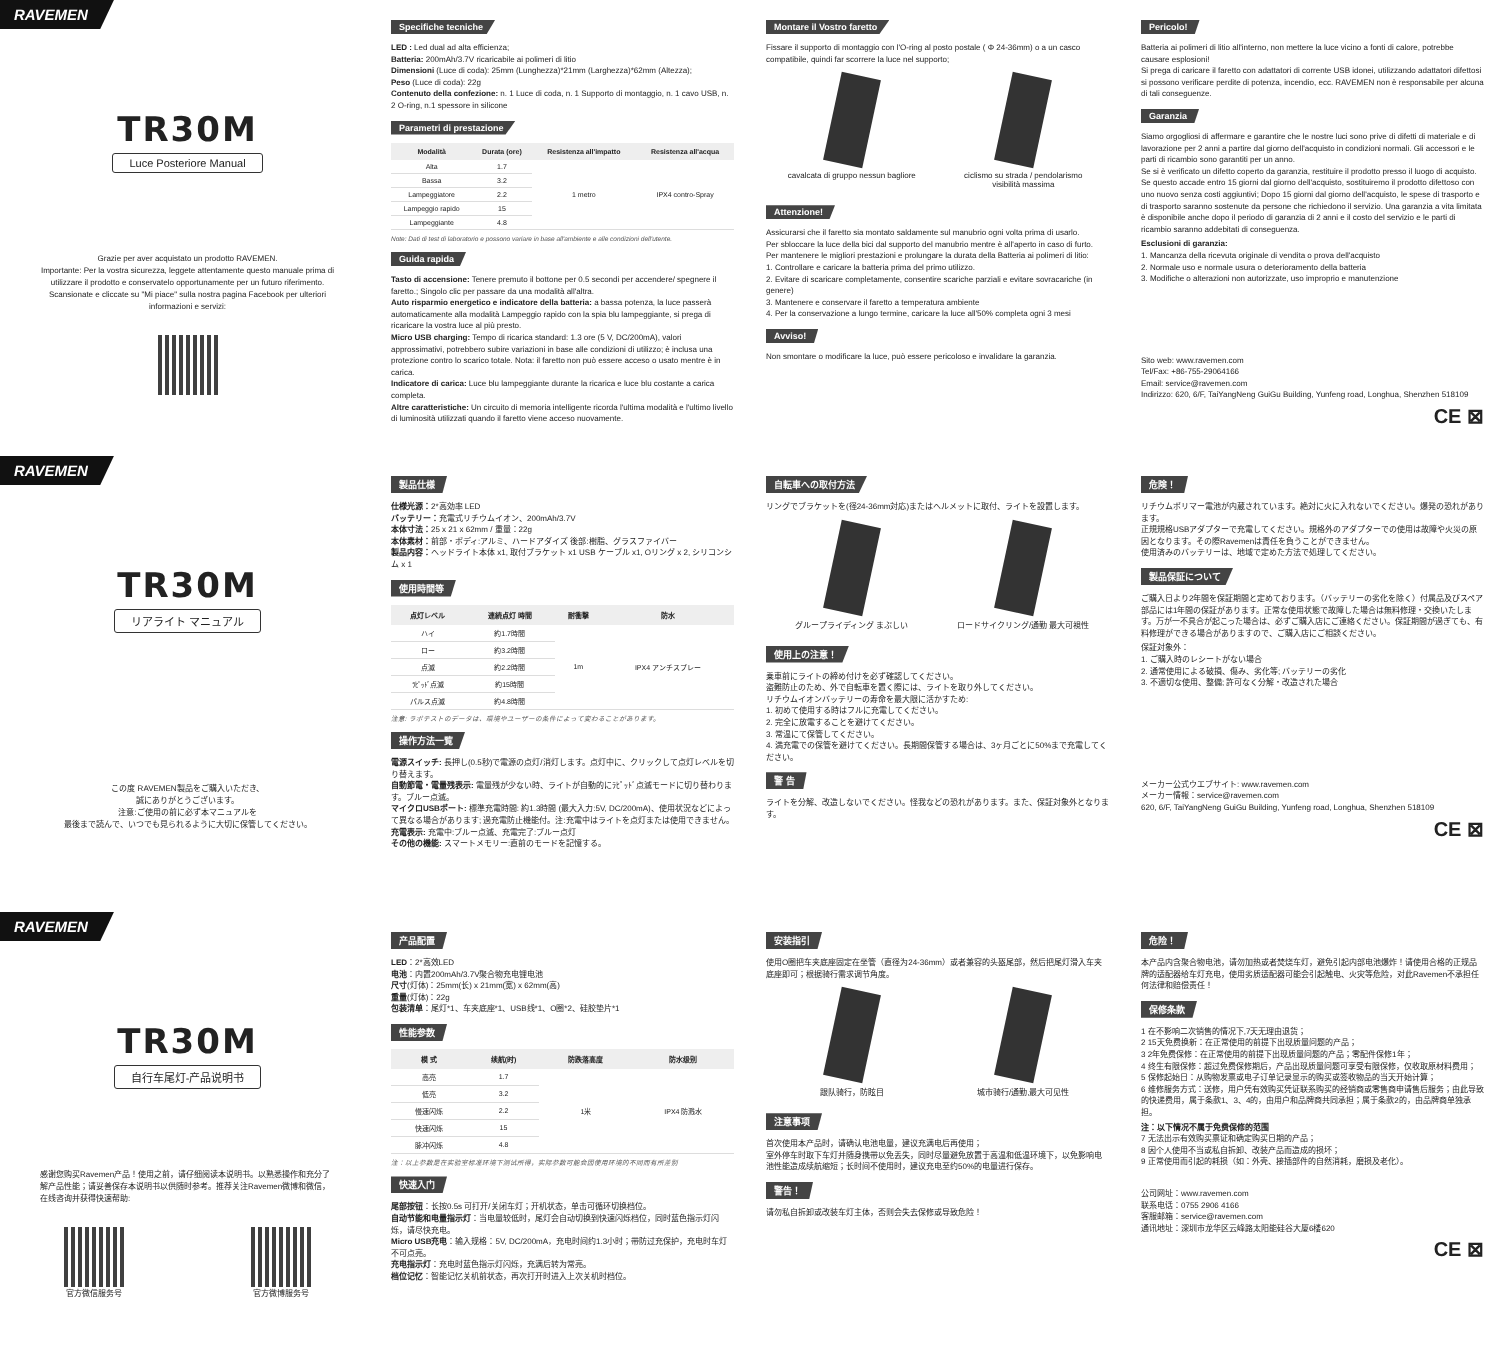RAVEMEN
TR30M
Luce Posteriore Manual
Grazie per aver acquistato un prodotto RAVEMEN.
Importante: Per la vostra sicurezza, leggete attentamente questo manuale prima di utilizzare il prodotto e conservatelo opportunamente per un futuro riferimento.
Scansionate e cliccate su "Mi piace" sulla nostra pagina Facebook per ulteriori informazioni e servizi:
Specifiche tecniche
LED : Led dual ad alta efficienza;
Batteria: 200mAh/3.7V ricaricabile ai polimeri di litio
Dimensioni (Luce di coda): 25mm (Lunghezza)*21mm (Larghezza)*62mm (Altezza);
Peso (Luce di coda): 22g
Contenuto della confezione: n. 1 Luce di coda, n. 1 Supporto di montaggio, n. 1 cavo USB, n. 2 O-ring, n.1 spessore in silicone
Parametri di prestazione
| Modalità | Durata (ore) | Resistenza all'impatto | Resistenza all'acqua |
| --- | --- | --- | --- |
| Alta | 1.7 | 1 metro | IPX4 contro-Spray |
| Bassa | 3.2 | | |
| Lampeggiatore | 2.2 | | |
| Lampeggio rapido | 15 | | |
| Lampeggiante | 4.8 | | |
Note: Dati di test di laboratorio e possono variare in base all'ambiente e alle condizioni dell'utente.
Guida rapida
Tasto di accensione: Tenere premuto il bottone per 0.5 secondi per accendere/ spegnere il faretto.; Singolo clic per passare da una modalità all'altra.
Auto risparmio energetico e indicatore della batteria: a bassa potenza, la luce passerà automaticamente alla modalità Lampeggio rapido con la spia blu lampeggiante, si prega di ricaricare la vostra luce al più presto.
Micro USB charging: Tempo di ricarica standard: 1.3 ore (5 V, DC/200mA), valori approssimativi, potrebbero subire variazioni in base alle condizioni di utilizzo; è inclusa una protezione contro lo scarico totale. Nota: il faretto non può essere acceso o usato mentre è in carica.
Indicatore di carica: Luce blu lampeggiante durante la ricarica e luce blu costante a carica completa.
Altre caratteristiche: Un circuito di memoria intelligente ricorda l'ultima modalità e l'ultimo livello di luminosità utilizzati quando il faretto viene acceso nuovamente.
Montare il Vostro faretto
Fissare il supporto di montaggio con l'O-ring al posto postale ( Φ 24-36mm) o a un casco compatibile, quindi far scorrere la luce nel supporto;
cavalcata di gruppo nessun bagliore
ciclismo su strada / pendolarismo visibilità massima
Attenzione!
Assicurarsi che il faretto sia montato saldamente sul manubrio ogni volta prima di usarlo.
Per sbloccare la luce della bici dal supporto del manubrio mentre è all'aperto in caso di furto.
Per mantenere le migliori prestazioni e prolungare la durata della Batteria ai polimeri di litio:
1. Controllare e caricare la batteria prima del primo utilizzo.
2. Evitare di scaricare completamente, consentire scariche parziali e evitare sovracariche (in genere)
3. Mantenere e conservare il faretto a temperatura ambiente
4. Per la conservazione a lungo termine, caricare la luce all'50% completa ogni 3 mesi
Avviso!
Non smontare o modificare la luce, può essere pericoloso e invalidare la garanzia.
Pericolo!
Batteria ai polimeri di litio all'interno, non mettere la luce vicino a fonti di calore, potrebbe causare esplosioni!
Si prega di caricare il faretto con adattatori di corrente USB idonei, utilizzando adattatori difettosi si possono verificare perdite di potenza, incendio, ecc. RAVEMEN non è responsabile per alcuna di tali conseguenze.
Garanzia
Siamo orgogliosi di affermare e garantire che le nostre luci sono prive di difetti di materiale e di lavorazione per 2 anni a partire dal giorno dell'acquisto in condizioni normali. Gli accessori e le parti di ricambio sono garantiti per un anno.
Se si è verificato un difetto coperto da garanzia, restituire il prodotto presso il luogo di acquisto. Se questo accade entro 15 giorni dal giorno dell'acquisto, sostituiremo il prodotto difettoso con uno nuovo senza costi aggiuntivi; Dopo 15 giorni dal giorno dell'acquisto, le spese di trasporto e di trasporto saranno sostenute da persone che richiedono il servizio. Una garanzia a vita limitata è disponibile anche dopo il periodo di garanzia di 2 anni e il costo del servizio e le parti di ricambio saranno addebitati di conseguenza.
Esclusioni di garanzia:
1. Mancanza della ricevuta originale di vendita o prova dell'acquisto
2. Normale uso e normale usura o deterioramento della batteria
3. Modifiche o alterazioni non autorizzate, uso improprio e manutenzione
Sito web: www.ravemen.com
Tel/Fax: +86-755-29064166
Email: service@ravemen.com
Indirizzo: 620, 6/F, TaiYangNeng GuiGu Building, Yunfeng road, Longhua, Shenzhen 518109
CE ⊠
RAVEMEN
TR30M
リアライト マニュアル
この度 RAVEMEN製品をご購入いただき、
誠にありがとうございます。
注意:ご使用の前に必ず本マニュアルを
最後まで読んで、いつでも見られるように大切に保管してください。
製品仕様
仕様光源：2*高効率 LED
バッテリー：充電式リチウムイオン、200mAh/3.7V
本体寸法：25 x 21 x 62mm / 重量：22g
本体素材：前部・ボディ:アルミ、ハードアダイズ 後部:樹脂、グラスファイバー
製品内容：ヘッドライト本体 x1, 取付ブラケット x1 USB ケーブル x1, Oリング x 2, シリコンシム x 1
使用時間等
| 点灯レベル | 連続点灯 時間 | 耐衝撃 | 防水 |
| --- | --- | --- | --- |
| ハイ | 約1.7時間 | 1m | IPX4 アンチスプレー |
| ロー | 約3.2時間 | | |
| 点滅 | 約2.2時間 | | |
| ﾗﾋﾟｯﾄﾞ点滅 | 約15時間 | | |
| パルス点滅 | 約4.8時間 | | |
注意: ラボテストのデータは、環境やユーザーの条件によって変わることがあります。
操作方法一覧
電源スイッチ: 長押し(0.5秒)で電源の点灯/消灯します。点灯中に、クリックして点灯レベルを切り替えます。
自動節電・電量残表示: 電量残が少ない時、ライトが自動的にﾗﾋﾟｯﾄﾞ点滅モードに切り替わります。ブルー点滅。
マイクロUSBポート: 標準充電時間: 約1.3時間 (最大入力:5V, DC/200mA)、使用状況などによって異なる場合があります; 過充電防止機能付。注:充電中はライトを点灯または使用できません。充電表示: 充電中:ブルー点滅、充電完了:ブルー点灯
その他の機能: スマートメモリー:直前のモードを記憶する。
自転車への取付方法
リングでブラケットを(径24-36mm対応)またはヘルメットに取付、ライトを設置します。
グループライディング まぶしい ロードサイクリング/通勤 最大可視性
使用上の注意！
乗車前にライトの締め付けを必ず確認してください。
盗難防止のため、外で自転車を置く際には、ライトを取り外してください。
リチウムイオンバッテリーの寿命を最大限に活かすため:
1. 初めて使用する時はフルに充電してください。
2. 完全に放電することを避けてください。
3. 常温にて保管してください。
4. 満充電での保管を避けてください。長期間保管する場合は、3ヶ月ごとに50%まで充電してください。
警 告
ライトを分解、改造しないでください。怪我などの恐れがあります。また、保証対象外となります。
危険！
リチウムポリマー電池が内蔵されています。絶対に火に入れないでください。爆発の恐れがあります。
正規規格USBアダプターで充電してください。規格外のアダプターでの使用は故障や火災の原因となります。その際Ravemenは責任を負うことができません。
使用済みのバッテリーは、地域で定めた方法で処理してください。
製品保証について
ご購入日より2年間を保証期間と定めております。（バッテリーの劣化を除く）付属品及びスペア部品には1年間の保証があります。正常な使用状態で故障した場合は無料修理・交換いたします。万が一不具合が起こった場合は、必ずご購入店にご連絡ください。保証期間が過ぎても、有料修理ができる場合がありますので、ご購入店にご相談ください。
保証対象外：
1. ご購入時のレシートがない場合
2. 通常使用による破損、傷み、劣化等; バッテリーの劣化
3. 不適切な使用、整備; 許可なく分解・改造された場合
メーカー公式ウエブサイト: www.ravemen.com
メーカー情報：service@ravemen.com
620, 6/F, TaiYangNeng GuiGu Building, Yunfeng road, Longhua, Shenzhen 518109
CE ⊠
RAVEMEN
TR30M
自行车尾灯-产品说明书
感谢您购买Ravemen产品！使用之前，请仔细阅读本说明书。以熟悉操作和充分了解产品性能；请妥善保存本说明书以供随时参考。推荐关注Ravemen微博和微信，在线咨询并获得快速帮助:
官方微信服务号 官方微博服务号
产品配置
LED：2*高效LED
电池：内置200mAh/3.7V聚合物充电锂电池
尺寸(灯体)：25mm(长) x 21mm(宽) x 62mm(高)
重量(灯体)：22g
包装清单：尾灯*1、车夹底座*1、USB线*1、O圈*2、硅胶垫片*1
性能参数
| 模 式 | 续航(时) | 防跌落高度 | 防水级别 |
| --- | --- | --- | --- |
| 高亮 | 1.7 | 1米 | IPX4 防溅水 |
| 低亮 | 3.2 | | |
| 慢速闪烁 | 2.2 | | |
| 快速闪烁 | 15 | | |
| 脉冲闪烁 | 4.8 | | |
注：以上参数是在实验室标准环境下测试所得，实际参数可能会因使用环境的不同而有所差别
快速入门
尾部按钮：长按0.5s 可打开/关闭车灯；开机状态，单击可循环切换档位。
自动节能和电量指示灯：当电量较低时，尾灯会自动切换到快速闪烁档位，同时蓝色指示灯闪烁，请尽快充电。
Micro USB充电：输入规格：5V, DC/200mA，充电时间约1.3小时；带防过充保护，充电时车灯不可点亮。
充电指示灯：充电时蓝色指示灯闪烁，充满后转为常亮。
档位记忆：智能记忆关机前状态，再次打开时进入上次关机时档位。
安装指引
使用O圈把车夹底座固定在坐管（直径为24-36mm）或者兼容的头盔尾部，然后把尾灯滑入车夹底座即可；根据骑行需求调节角度。
跟队骑行，防眩目 城市骑行/通勤,最大可见性
注意事项
首次使用本产品时，请确认电池电量，建议充满电后再使用；
室外停车时取下车灯并随身携带以免丢失，同时尽量避免放置于高温和低温环境下，以免影响电池性能造成续航缩短；长时间不使用时，建议充电至约50%的电量进行保存。
警告！
请勿私自拆卸或改装车灯主体，否则会失去保修或导致危险！
危险！
本产品内含聚合物电池，请勿加热或者焚烧车灯，避免引起内部电池爆炸！请使用合格的正规品牌的适配器给车灯充电，使用劣质适配器可能会引起触电、火灾等危险，对此Ravemen不承担任何法律和赔偿责任！
保修条款
1 在不影响二次销售的情况下,7天无理由退货；
2 15天免费换新：在正常使用的前提下出现质量问题的产品；
3 2年免费保修：在正常使用的前提下出现质量问题的产品；零配件保修1年；
4 终生有限保修：超过免费保修期后，产品出现质量问题可享受有限保修，仅收取原材料费用；
5 保修起始日：从购物发票或电子订单记录显示的购买或签收物品的当天开始计算；
6 维修服务方式：送修，用户凭有效购买凭证联系购买的经销商或零售商申请售后服务；由此导致的快递费用，属于条款1、3、4的，由用户和品牌商共同承担；属于条款2的，由品牌商单独承担。
注：以下情况不属于免费保修的范围
7 无法出示有效购买票证和确定购买日期的产品；
8 因个人使用不当或私自拆卸、改装产品而造成的损坏；
9 正常使用而引起的耗损（如：外壳、接插部件的自然消耗，磨损及老化）。
公司网址：www.ravemen.com
联系电话：0755 2906 4166
客服邮箱：service@ravemen.com
通讯地址：深圳市龙华区云峰路太阳能硅谷大厦6楼620
CE ⊠